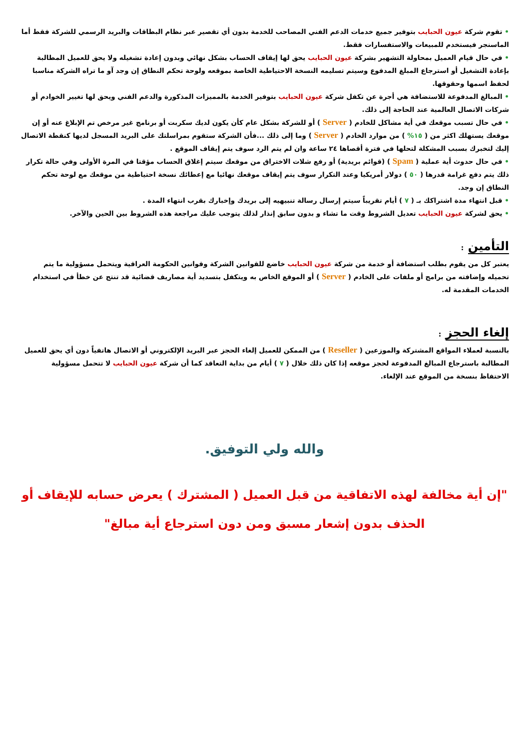• تقوم شركة عيون الحبايب بتوفير جميع خدمات الدعم الفني المصاحب للخدمة بدون أي تقصير عبر نظام البطاقات والبريد الرسمي للشركة فقط أما الماسنجر فيستخدم للمبيعات والاستفسارات فقط.
• في حال قيام العميل بمحاولة التشهير بشركة عيون الحبايب يحق لها إيقاف الحساب بشكل نهائي وبدون إعادة تشغيله ولا يحق للعميل المطالبة بإعادة التشغيل أو استرجاع المبلغ المدفوع وسيتم تسليمه النسخة الاحتياطية الخاصة بموقعه ولوحة تحكم النطاق إن وجد آو ما تراه الشركة مناسبا لحفظ اسمها وحقوقها.
• المبالغ المدفوعة للاستضافة هي أجرة عن تكفل شركة عيون الحبايب بتوفير الخدمة بالمميزات المذكورة والدعم الفني ويحق لها تغيير الخوادم أو شركات الاتصال العالمية عند الحاجة إلى ذلك.
• في حال تسبب موقعك في أية مشاكل للخادم ( Server ) أو للشركة بشكل عام كأن يكون لديك سكربت أو برنامج غير مرخص تم الإبلاغ عنه أو إن موقعك يستهلك اكثر من ( ١٥% ) من موارد الخادم ( Server ) وما إلى ذلك ...فأن الشركة ستقوم بمراسلتك على البريد المسجل لديها كنقطة الاتصال إليك لتخبرك بسبب المشكلة لتحلها في فترة أقصاها ٢٤ ساعة وان لم يتم الرد سوف يتم إيقاف الموقع .
• في حال حدوث أية عملية ( Spam ) (قوائم بريدية) أو رفع شلات الاختراق من موقعك سيتم إغلاق الحساب مؤقتا في المرة الأولى وفي حالة تكرار ذلك يتم دفع غرامة قدرها ( ٥٠ ) دولار أمريكيا وعند التكرار سوف يتم إيقاف موقعك نهائيا مع إعطائك نسخة احتياطية من موقعك مع لوحة تحكم النطاق إن وجد.
• قبل انتهاء مدة اشتراكك بـ ( ٧ ) أيام تقريباً سيتم إرسال رسالة تنبيهيه إلى بريدك وإخبارك بقرب انتهاء المدة .
• يحق لشركة عيون الحبايب تعديل الشروط وقت ما تشاء و بدون سابق إنذار لذلك يتوجب عليك مراجعة هذه الشروط بين الحين والآخر.
التأمين :
يعتبر كل من يقوم بطلب استضافة أو خدمة من شركة عيون الحبايب خاضع للقوانين الشركة وقوانين الحكومة العراقية ويتحمل مسؤولية ما يتم تحميله وإضافته من برامج أو ملفات على الخادم ( Server ) أو الموقع الخاص به ويتكفل بتسديد أية مصاريف قضائية قد تنتج عن خطأ في استخدام الخدمات المقدمة له.
إلغاء الحجز :
بالنسبة لعملاء المواقع المشتركة والموزعين ( Reseller ) من الممكن للعميل إلغاء الحجز عبر البريد الإلكتروني أو الاتصال هاتفياً دون أي يحق للعميل المطالبة باسترجاع المبالغ المدفوعة لحجز موقعه إذا كان ذلك خلال ( ٧ ) أيام من بداية التعاقد كما أن شركة عيون الحبايب لا تتحمل مسؤولية الاحتفاظ بنسخة من الموقع عند الإلغاء.
والله ولي التوفيق.
"إن أية مخالفة لهذه الاتفاقية من قبل العميل ( المشترك ) يعرض حسابه للإيقاف أو الحذف بدون إشعار مسبق ومن دون استرجاع أية مبالغ"